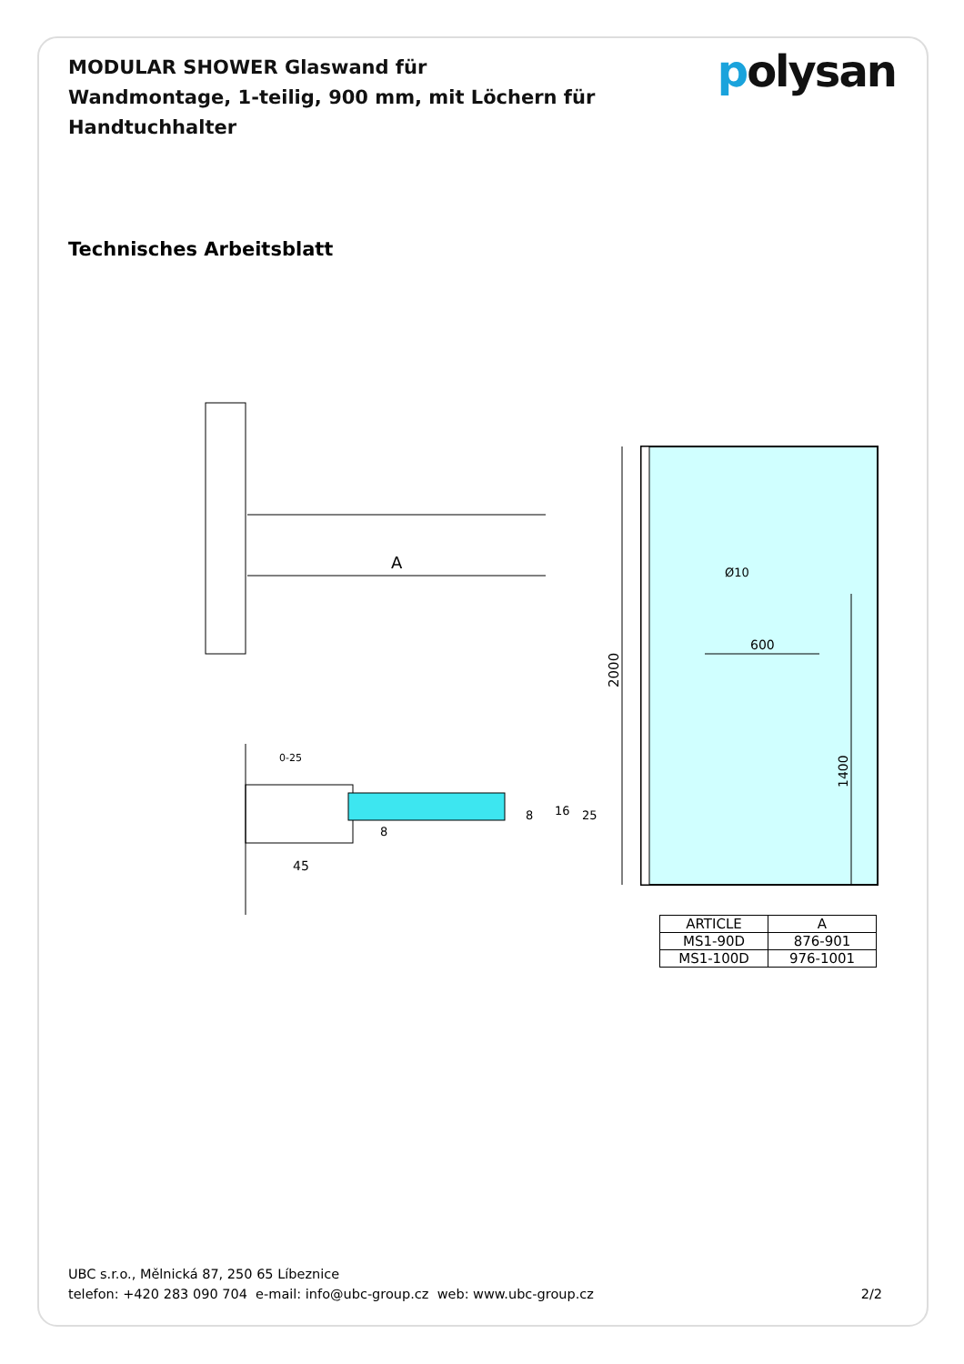MODULAR SHOWER Glaswand für Wandmontage, 1-teilig, 900 mm, mit Löchern für Handtuchhalter
polysan
Technisches Arbeitsblatt
A
2000
Ø10
600
1400
0-25
45
8
16
25
8
| ARTICLE | A |
| --- | --- |
| MS1-90D | 876-901 |
| MS1-100D | 976-1001 |
UBC s.r.o., Mělnická 87, 250 65 Líbeznice
telefon: +420 283 090 704 e-mail: info@ubc-group.cz web: www.ubc-group.cz 2/2